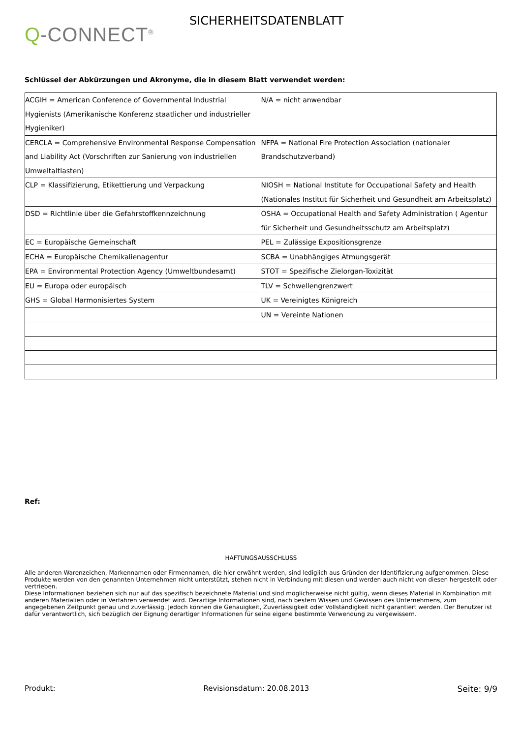Q-CONNECT<sup>®</sup>
SICHERHEITSDATENBLATT
Schlüssel der Abkürzungen und Akronyme, die in diesem Blatt verwendet werden:
| ACGIH = American Conference of Governmental Industrial Hygienists (Amerikanische Konferenz staatlicher und industrieller Hygieniker) | N/A = nicht anwendbar |
| CERCLA = Comprehensive Environmental Response Compensation and Liability Act (Vorschriften zur Sanierung von industriellen Umweltaltlasten) | NFPA = National Fire Protection Association (nationaler Brandschutzverband) |
| CLP = Klassifizierung, Etikettierung und Verpackung | NIOSH = National Institute for Occupational Safety and Health (Nationales Institut für Sicherheit und Gesundheit am Arbeitsplatz) |
| DSD = Richtlinie über die Gefahrstoffkennzeichnung | OSHA = Occupational Health and Safety Administration ( Agentur für Sicherheit und Gesundheitsschutz am Arbeitsplatz) |
| EC = Europäische Gemeinschaft | PEL = Zulässige Expositionsgrenze |
| ECHA = Europäische Chemikalienagentur | SCBA = Unabhängiges Atmungsgerät |
| EPA = Environmental Protection Agency (Umweltbundesamt) | STOT = Spezifische Zielorgan-Toxizität |
| EU = Europa oder europäisch | TLV = Schwellengrenzwert |
| GHS = Global Harmonisiertes System | UK = Vereinigtes Königreich |
| | UN = Vereinte Nationen |
Ref:
HAFTUNGSAUSSCHLUSS
Alle anderen Warenzeichen, Markennamen oder Firmennamen, die hier erwähnt werden, sind lediglich aus Gründen der Identifizierung aufgenommen. Diese Produkte werden von den genannten Unternehmen nicht unterstützt, stehen nicht in Verbindung mit diesen und werden auch nicht von diesen hergestellt oder vertrieben.
Diese Informationen beziehen sich nur auf das spezifisch bezeichnete Material und sind möglicherweise nicht gültig, wenn dieses Material in Kombination mit anderen Materialien oder in Verfahren verwendet wird. Derartige Informationen sind, nach bestem Wissen und Gewissen des Unternehmens, zum angegebenen Zeitpunkt genau und zuverlässig. Jedoch können die Genauigkeit, Zuverlässigkeit oder Vollständigkeit nicht garantiert werden. Der Benutzer ist dafür verantwortlich, sich bezüglich der Eignung derartiger Informationen für seine eigene bestimmte Verwendung zu vergewissern.
Produkt: Revisionsdatum: 20.08.2013 Seite: 9/9